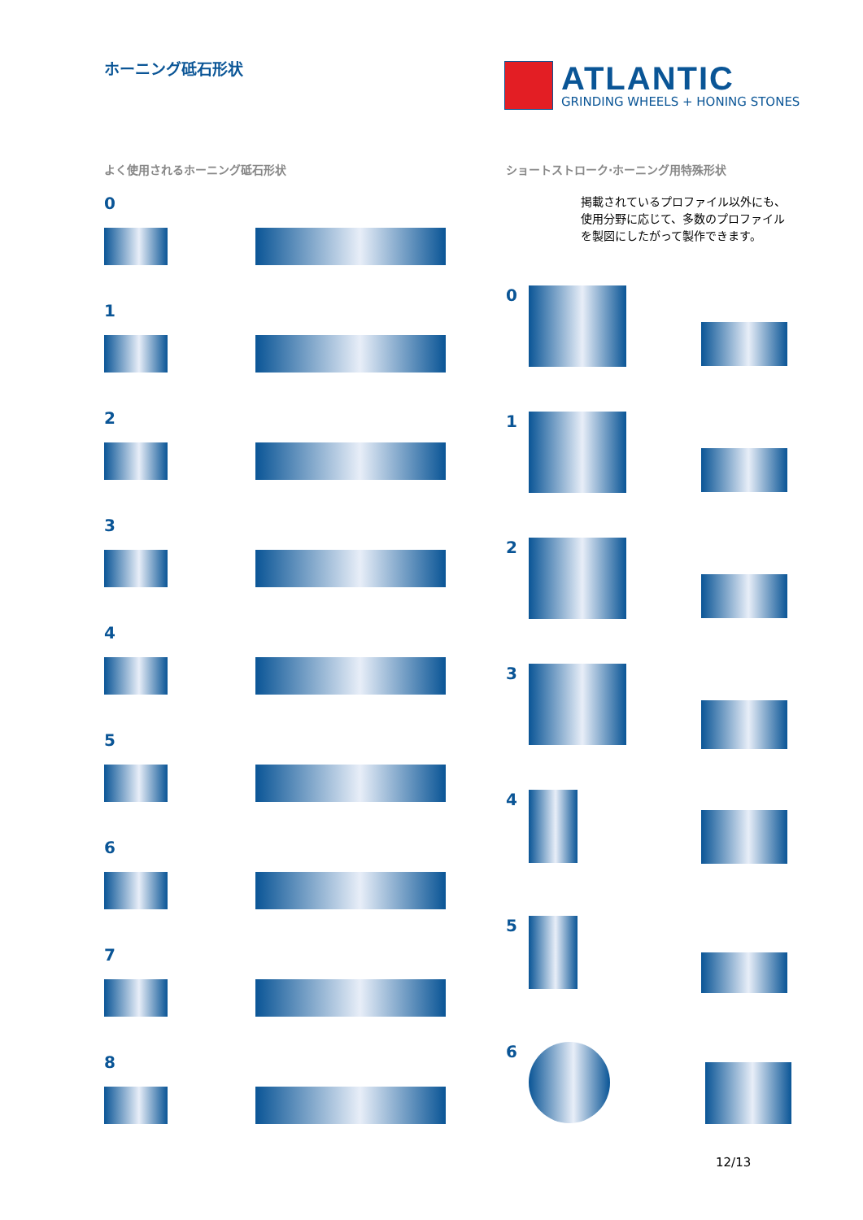ホーニング砥石形状
ATLANTIC
GRINDING WHEELS + HONING STONES
よく使用されるホーニング砥石形状
0
1
2
3
4
5
6
7
8
ショートストローク·ホーニング用特殊形状
掲載されているプロファイル以外にも、使用分野に応じて、多数のプロファイルを製図にしたがって製作できます。
0
1
2
3
4
5
6
12/13